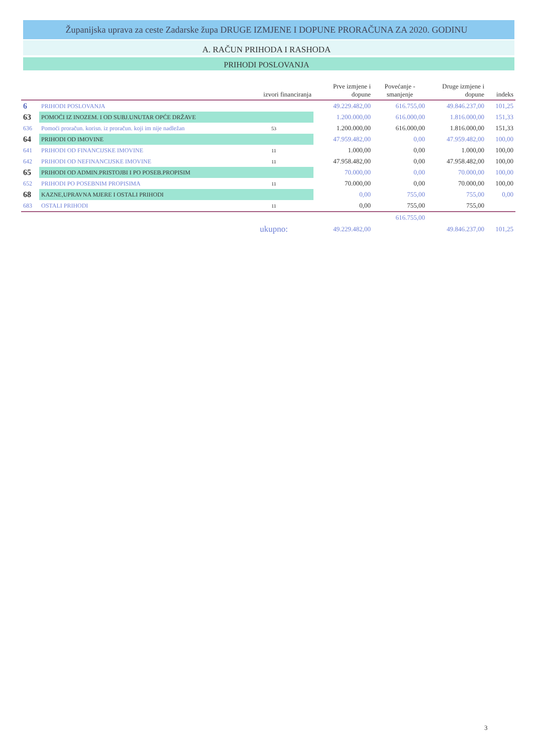Županijska uprava za ceste Zadarske župa DRUGE IZMJENE I DOPUNE PRORAČUNA ZA 2020. GODINU
A. RAČUN PRIHODA I RASHODA
PRIHODI POSLOVANJA
| | | izvori financiranja | Prve izmjene i dopune | Povećanje - smanjenje | Druge izmjene i dopune | indeks |
| --- | --- | --- | --- | --- | --- | --- |
| 6 | PRIHODI POSLOVANJA | | 49.229.482,00 | 616.755,00 | 49.846.237,00 | 101,25 |
| 63 | POMOĆI IZ INOZEM. I OD SUBJ.UNUTAR OPĆE DRŽAVE | | 1.200.000,00 | 616.000,00 | 1.816.000,00 | 151,33 |
| 636 | Pomoći proračun. korisn. iz proračun. koji im nije nadležan | 53 | 1.200.000,00 | 616.000,00 | 1.816.000,00 | 151,33 |
| 64 | PRIHODI OD IMOVINE | | 47.959.482,00 | 0,00 | 47.959.482,00 | 100,00 |
| 641 | PRIHODI OD FINANCIJSKE IMOVINE | 11 | 1.000,00 | 0,00 | 1.000,00 | 100,00 |
| 642 | PRIHODI OD NEFINANCIJSKE IMOVINE | 11 | 47.958.482,00 | 0,00 | 47.958.482,00 | 100,00 |
| 65 | PRIHODI OD ADMIN.PRISTOJBI I PO POSEB.PROPISIM | | 70.000,00 | 0,00 | 70.000,00 | 100,00 |
| 652 | PRIHODI PO POSEBNIM PROPISIMA | 11 | 70.000,00 | 0,00 | 70.000,00 | 100,00 |
| 68 | KAZNE,UPRAVNA MJERE I OSTALI PRIHODI | | 0,00 | 755,00 | 755,00 | 0,00 |
| 683 | OSTALI PRIHODI | 11 | 0,00 | 755,00 | 755,00 | |
| | | | | 616.755,00 | | |
| | | ukupno: | 49.229.482,00 | | 49.846.237,00 | 101,25 |
3